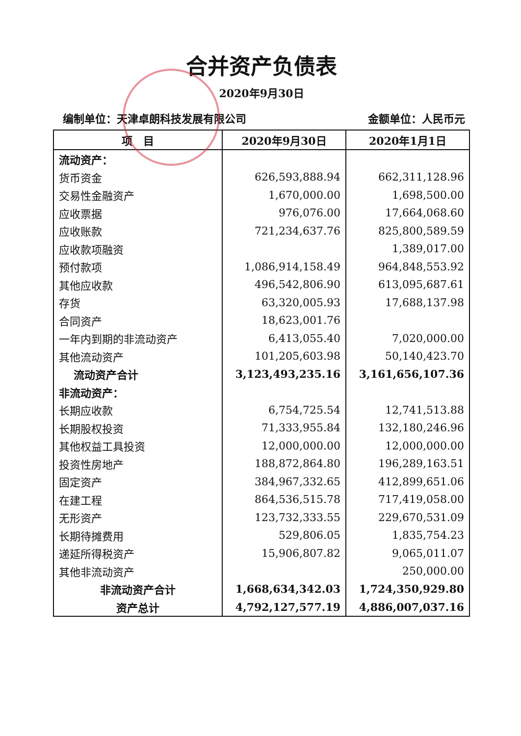合并资产负债表
2020年9月30日
编制单位：天津卓朗科技发展有限公司 金额单位：人民币元
| 项 目 | 2020年9月30日 | 2020年1月1日 |
| --- | --- | --- |
| 流动资产： | | |
| 货币资金 | 626,593,888.94 | 662,311,128.96 |
| 交易性金融资产 | 1,670,000.00 | 1,698,500.00 |
| 应收票据 | 976,076.00 | 17,664,068.60 |
| 应收账款 | 721,234,637.76 | 825,800,589.59 |
| 应收款项融资 | | 1,389,017.00 |
| 预付款项 | 1,086,914,158.49 | 964,848,553.92 |
| 其他应收款 | 496,542,806.90 | 613,095,687.61 |
| 存货 | 63,320,005.93 | 17,688,137.98 |
| 合同资产 | 18,623,001.76 | |
| 一年内到期的非流动资产 | 6,413,055.40 | 7,020,000.00 |
| 其他流动资产 | 101,205,603.98 | 50,140,423.70 |
| 流动资产合计 | 3,123,493,235.16 | 3,161,656,107.36 |
| 非流动资产： | | |
| 长期应收款 | 6,754,725.54 | 12,741,513.88 |
| 长期股权投资 | 71,333,955.84 | 132,180,246.96 |
| 其他权益工具投资 | 12,000,000.00 | 12,000,000.00 |
| 投资性房地产 | 188,872,864.80 | 196,289,163.51 |
| 固定资产 | 384,967,332.65 | 412,899,651.06 |
| 在建工程 | 864,536,515.78 | 717,419,058.00 |
| 无形资产 | 123,732,333.55 | 229,670,531.09 |
| 长期待摊费用 | 529,806.05 | 1,835,754.23 |
| 递延所得税资产 | 15,906,807.82 | 9,065,011.07 |
| 其他非流动资产 | | 250,000.00 |
| 非流动资产合计 | 1,668,634,342.03 | 1,724,350,929.80 |
| 资产总计 | 4,792,127,577.19 | 4,886,007,037.16 |